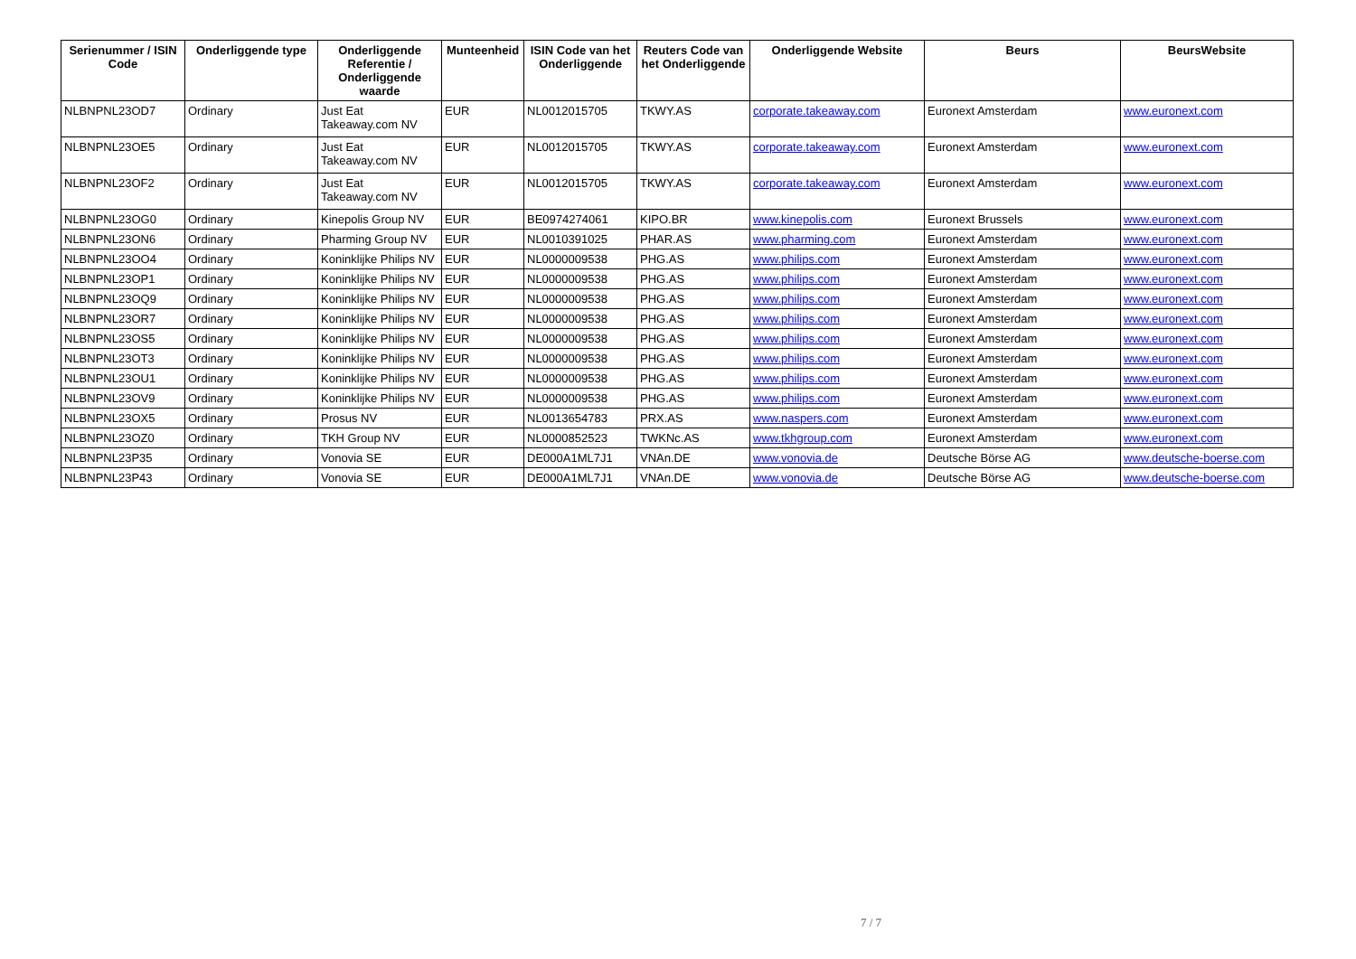| Serienummer / ISIN Code | Onderliggende type | Onderliggende Referentie / Onderliggende waarde | Munteenheid | ISIN Code van het Onderliggende | Reuters Code van het Onderliggende | Onderliggende Website | Beurs | BeursWebsite |
| --- | --- | --- | --- | --- | --- | --- | --- | --- |
| NLBNPNL23OD7 | Ordinary | Just Eat Takeaway.com NV | EUR | NL0012015705 | TKWY.AS | corporate.takeaway.com | Euronext Amsterdam | www.euronext.com |
| NLBNPNL23OE5 | Ordinary | Just Eat Takeaway.com NV | EUR | NL0012015705 | TKWY.AS | corporate.takeaway.com | Euronext Amsterdam | www.euronext.com |
| NLBNPNL23OF2 | Ordinary | Just Eat Takeaway.com NV | EUR | NL0012015705 | TKWY.AS | corporate.takeaway.com | Euronext Amsterdam | www.euronext.com |
| NLBNPNL23OG0 | Ordinary | Kinepolis Group NV | EUR | BE0974274061 | KIPO.BR | www.kinepolis.com | Euronext Brussels | www.euronext.com |
| NLBNPNL23ON6 | Ordinary | Pharming Group NV | EUR | NL0010391025 | PHAR.AS | www.pharming.com | Euronext Amsterdam | www.euronext.com |
| NLBNPNL23OO4 | Ordinary | Koninklijke Philips NV | EUR | NL0000009538 | PHG.AS | www.philips.com | Euronext Amsterdam | www.euronext.com |
| NLBNPNL23OP1 | Ordinary | Koninklijke Philips NV | EUR | NL0000009538 | PHG.AS | www.philips.com | Euronext Amsterdam | www.euronext.com |
| NLBNPNL23OQ9 | Ordinary | Koninklijke Philips NV | EUR | NL0000009538 | PHG.AS | www.philips.com | Euronext Amsterdam | www.euronext.com |
| NLBNPNL23OR7 | Ordinary | Koninklijke Philips NV | EUR | NL0000009538 | PHG.AS | www.philips.com | Euronext Amsterdam | www.euronext.com |
| NLBNPNL23OS5 | Ordinary | Koninklijke Philips NV | EUR | NL0000009538 | PHG.AS | www.philips.com | Euronext Amsterdam | www.euronext.com |
| NLBNPNL23OT3 | Ordinary | Koninklijke Philips NV | EUR | NL0000009538 | PHG.AS | www.philips.com | Euronext Amsterdam | www.euronext.com |
| NLBNPNL23OU1 | Ordinary | Koninklijke Philips NV | EUR | NL0000009538 | PHG.AS | www.philips.com | Euronext Amsterdam | www.euronext.com |
| NLBNPNL23OV9 | Ordinary | Koninklijke Philips NV | EUR | NL0000009538 | PHG.AS | www.philips.com | Euronext Amsterdam | www.euronext.com |
| NLBNPNL23OX5 | Ordinary | Prosus NV | EUR | NL0013654783 | PRX.AS | www.naspers.com | Euronext Amsterdam | www.euronext.com |
| NLBNPNL23OZ0 | Ordinary | TKH Group NV | EUR | NL0000852523 | TWKNc.AS | www.tkhgroup.com | Euronext Amsterdam | www.euronext.com |
| NLBNPNL23P35 | Ordinary | Vonovia SE | EUR | DE000A1ML7J1 | VNAn.DE | www.vonovia.de | Deutsche Börse AG | www.deutsche-boerse.com |
| NLBNPNL23P43 | Ordinary | Vonovia SE | EUR | DE000A1ML7J1 | VNAn.DE | www.vonovia.de | Deutsche Börse AG | www.deutsche-boerse.com |
7 / 7